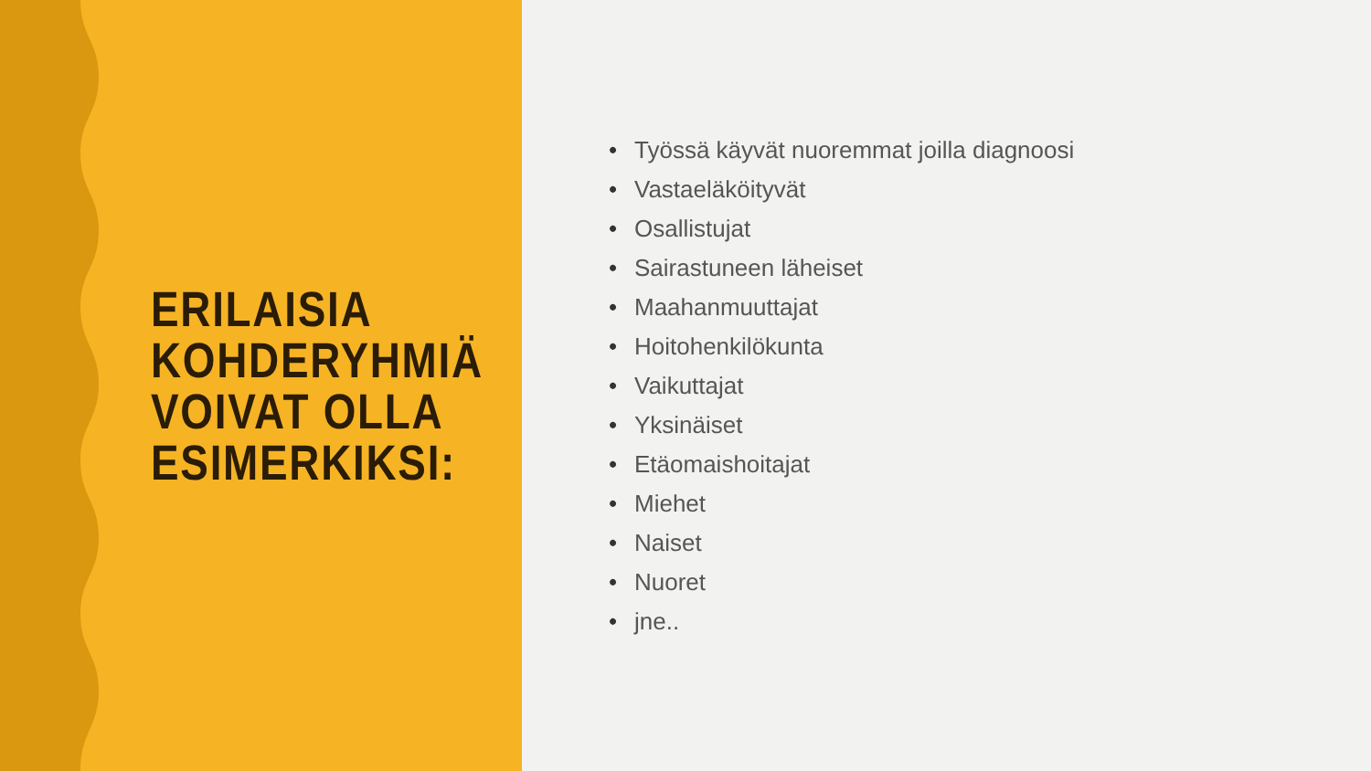ERILAISIA
KOHDERYHMIÄ
VOIVAT OLLA
ESIMERKIKSI:
• Työssä käyvät nuoremmat joilla diagnoosi
• Vastaeläköityvät
• Osallistujat
• Sairastuneen läheiset
• Maahanmuuttajat
• Hoitohenkilökunta
• Vaikuttajat
• Yksinäiset
• Etäomaishoitajat
• Miehet
• Naiset
• Nuoret
• jne..